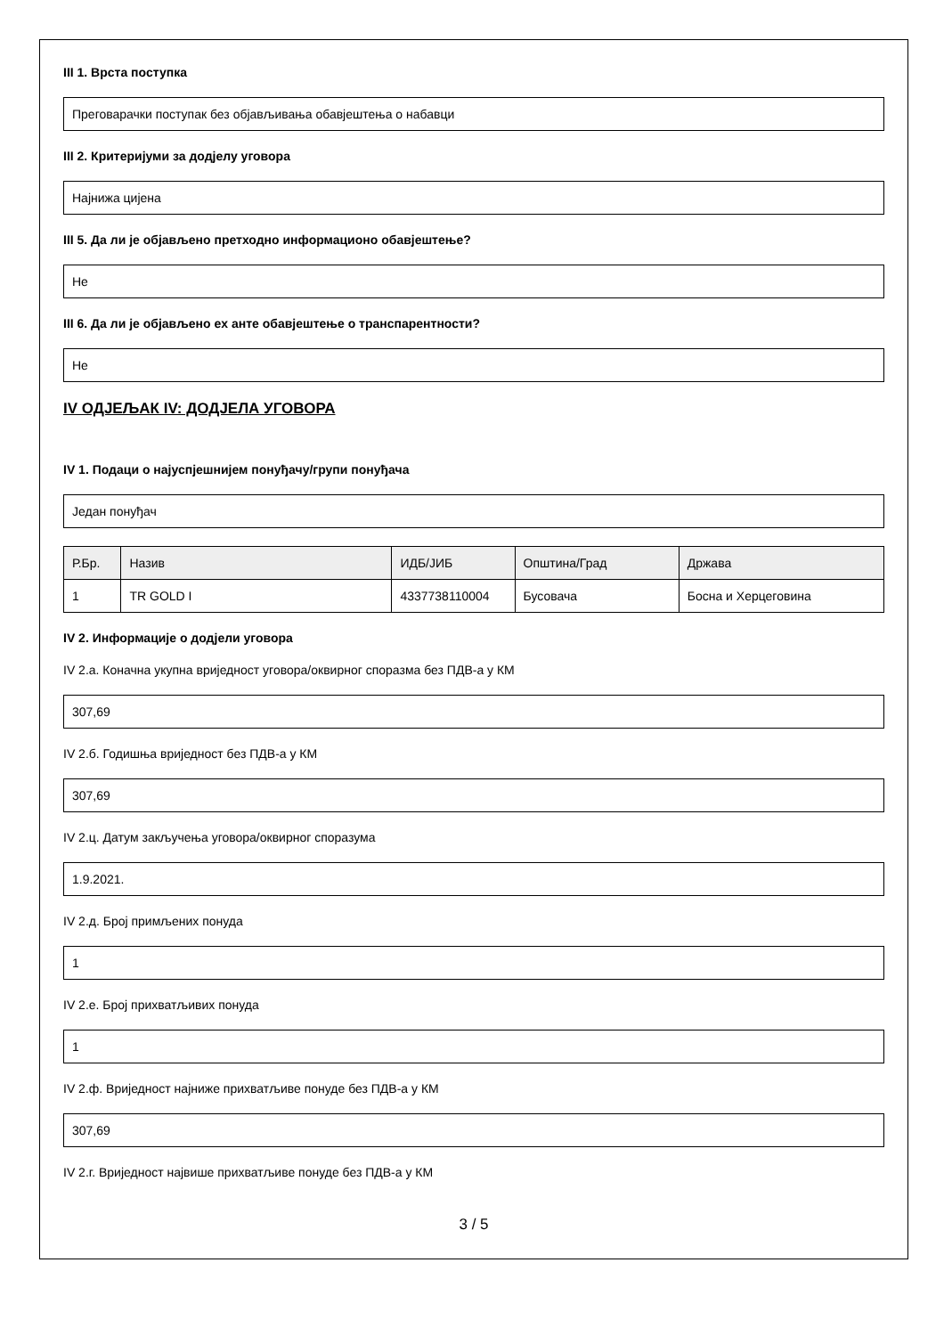III 1. Врста поступка
Преговарачки поступак без објављивања обавјештења о набавци
III 2. Критеријуми за додјелу уговора
Најнижа цијена
III 5. Да ли је објављено претходно информационо обавјештење?
Не
III 6. Да ли је објављено ex анте обавјештење о транспарентности?
Не
IV ОДЈЕЉАК IV: ДОДЈЕЛА УГОВОРА
IV 1. Подаци о најуспјешнијем понуђачу/групи понуђача
Један понуђач
| Р.Бр. | Назив | ИДБ/ЈИБ | Општина/Град | Држава |
| --- | --- | --- | --- | --- |
| 1 | TR GOLD I | 4337738110004 | Бусовача | Босна и Херцеговина |
IV 2. Информације о додјели уговора
IV 2.а. Коначна укупна вриједност уговора/оквирног споразма без ПДВ-а у КМ
307,69
IV 2.б. Годишња вриједност без ПДВ-а у КМ
307,69
IV 2.ц. Датум закључења уговора/оквирног споразума
1.9.2021.
IV 2.д. Број примљених понуда
1
IV 2.е. Број прихватљивих понуда
1
IV 2.ф. Вриједност најниже прихватљиве понуде без ПДВ-а у КМ
307,69
IV 2.г. Вриједност највише прихватљиве понуде без ПДВ-а у КМ
3 / 5